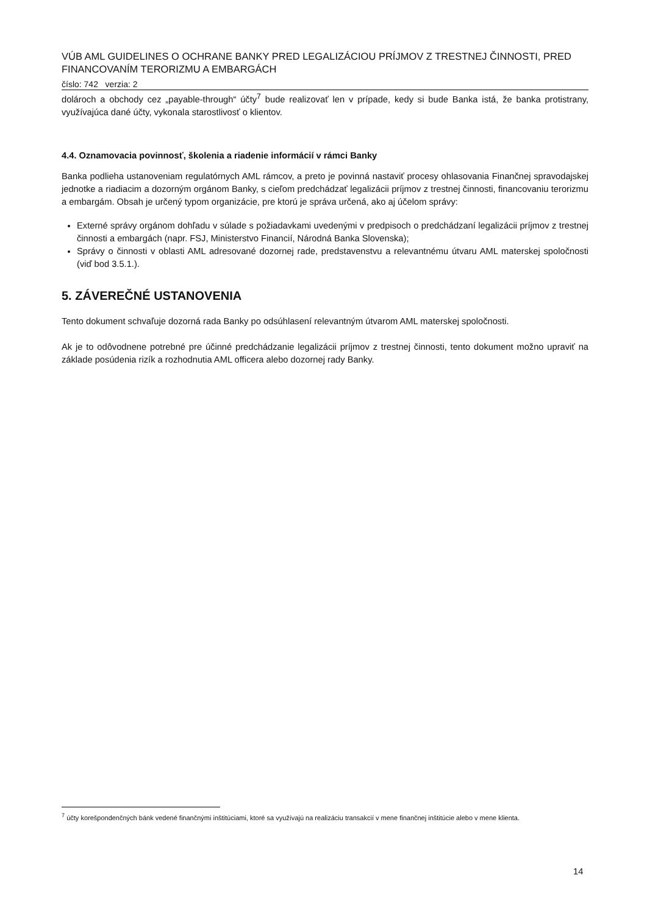VÚB AML GUIDELINES O OCHRANE BANKY PRED LEGALIZÁCIOU PRÍJMOV Z TRESTNEJ ČINNOSTI, PRED FINANCOVANÍM TERORIZMU A EMBARGÁCH
číslo: 742 verzia: 2
dolároch a obchody cez „payable-through“ účty<sup>7</sup> bude realizovať len v prípade, kedy si bude Banka istá, že banka protistrany, využívajúca dané účty, vykonala starostlivosť o klientov.
4.4. Oznamovacia povinnosť, školenia a riadenie informácií v rámci Banky
Banka podlieha ustanoveniam regulatórnych AML rámcov, a preto je povinná nastaviť procesy ohlasovania Finančnej spravodajskej jednotke a riadiacim a dozorným orgánom Banky, s cieľom predchádzať legalizácii príjmov z trestnej činnosti, financovaniu terorizmu a embargám. Obsah je určený typom organizácie, pre ktorú je správa určená, ako aj účelom správy:
Externé správy orgánom dohľadu v súlade s požiadavkami uvedenými v predpisoch o predchádzaní legalizácii príjmov z trestnej činnosti a embargách (napr. FSJ, Ministerstvo Financií, Národná Banka Slovenska);
Správy o činnosti v oblasti AML adresované dozornej rade, predstavenstvu a relevantnému útvaru AML materskej spoločnosti (viď bod 3.5.1.).
5. ZÁVEREČNÉ USTANOVENIA
Tento dokument schvaľuje dozorná rada Banky po odsúhlasení relevantným útvarom AML materskej spoločnosti.
Ak je to odôvodnene potrebné pre účinné predchádzanie legalizácii príjmov z trestnej činnosti, tento dokument možno upraviť na základe posúdenia rizík a rozhodnutia AML officera alebo dozornej rady Banky.
<sup>7</sup> účty korešpondenčných bánk vedené finančnými inštitúciami, ktoré sa využívajú na realizáciu transakcií v mene finančnej inštitúcie alebo v mene klienta.
14